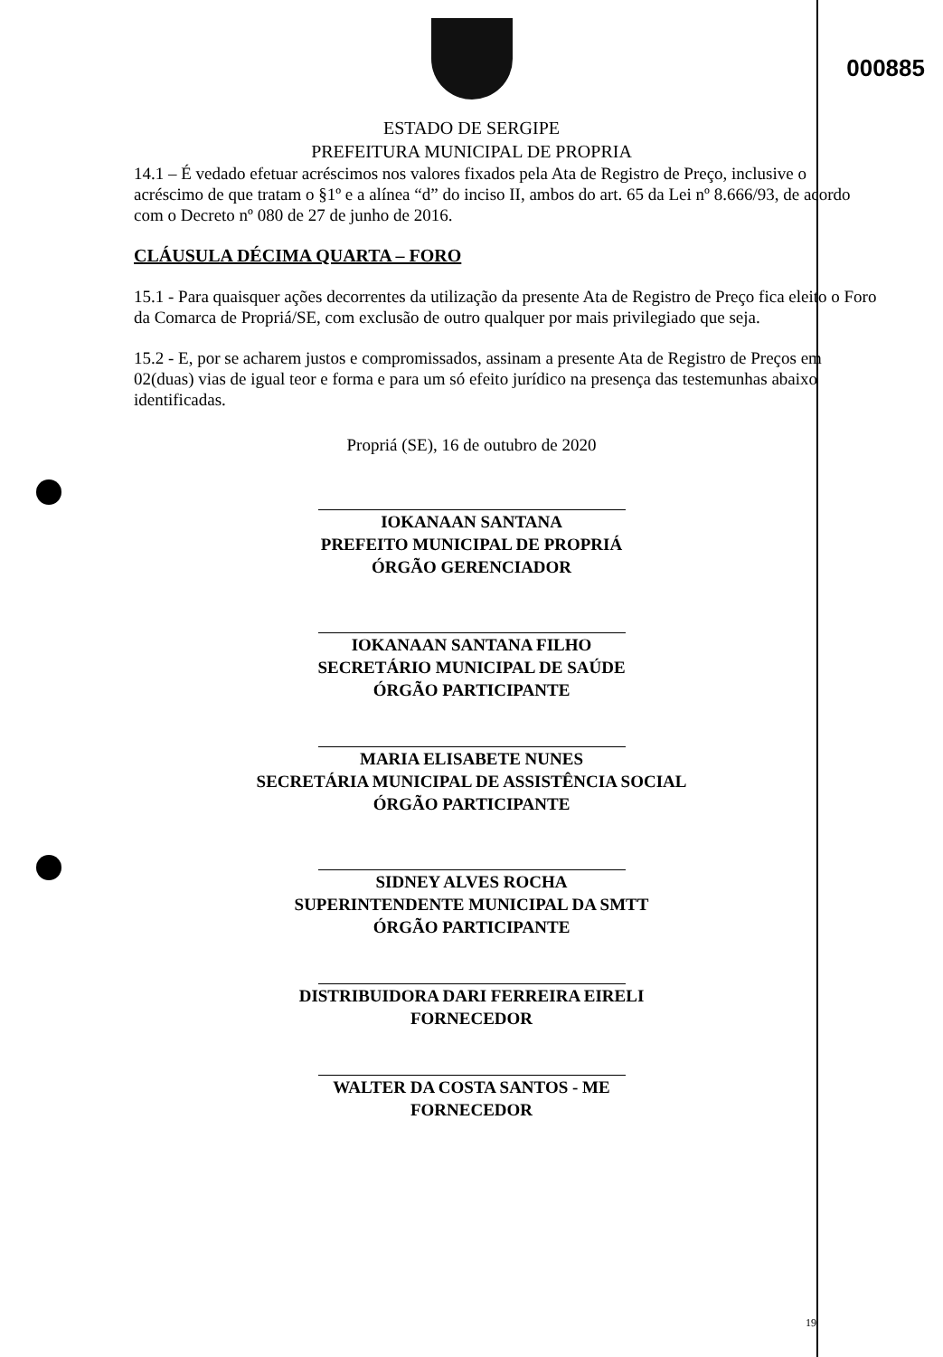000885
ESTADO DE SERGIPE
PREFEITURA MUNICIPAL DE PROPRIA
14.1 – É vedado efetuar acréscimos nos valores fixados pela Ata de Registro de Preço, inclusive o acréscimo de que tratam o §1º e a alínea “d” do inciso II, ambos do art. 65 da Lei nº 8.666/93, de acordo com o Decreto nº 080 de 27 de junho de 2016.
CLÁUSULA DÉCIMA QUARTA – FORO
15.1 - Para quaisquer ações decorrentes da utilização da presente Ata de Registro de Preço fica eleito o Foro da Comarca de Propriá/SE, com exclusão de outro qualquer por mais privilegiado que seja.
15.2 - E, por se acharem justos e compromissados, assinam a presente Ata de Registro de Preços em 02(duas) vias de igual teor e forma e para um só efeito jurídico na presença das testemunhas abaixo identificadas.
Propriá (SE), 16 de outubro de 2020
IOKANAAN SANTANA
PREFEITO MUNICIPAL DE PROPRIÁ
ÓRGÃO GERENCIADOR
IOKANAAN SANTANA FILHO
SECRETÁRIO MUNICIPAL DE SAÚDE
ÓRGÃO PARTICIPANTE
MARIA ELISABETE NUNES
SECRETÁRIA MUNICIPAL DE ASSISTÊNCIA SOCIAL
ÓRGÃO PARTICIPANTE
SIDNEY ALVES ROCHA
SUPERINTENDENTE MUNICIPAL DA SMTT
ÓRGÃO PARTICIPANTE
DISTRIBUIDORA DARI FERREIRA EIRELI
FORNECEDOR
WALTER DA COSTA SANTOS - ME
FORNECEDOR
19